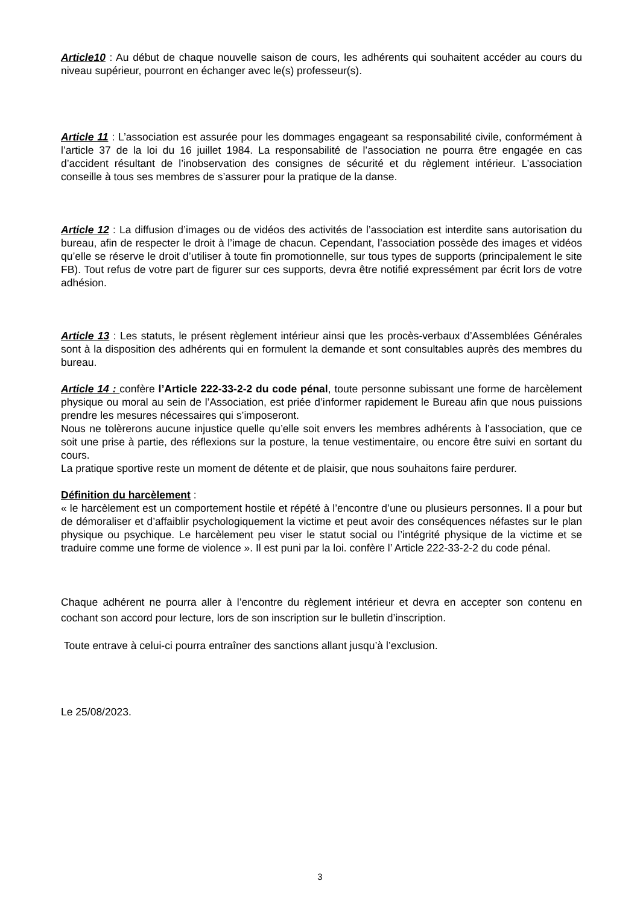Article10 : Au début de chaque nouvelle saison de cours, les adhérents qui souhaitent accéder au cours du niveau supérieur, pourront en échanger avec le(s) professeur(s).
Article 11 : L’association est assurée pour les dommages engageant sa responsabilité civile, conformément à l’article 37 de la loi du 16 juillet 1984. La responsabilité de l’association ne pourra être engagée en cas d’accident résultant de l’inobservation des consignes de sécurité et du règlement intérieur. L’association conseille à tous ses membres de s’assurer pour la pratique de la danse.
Article 12 : La diffusion d’images ou de vidéos des activités de l’association est interdite sans autorisation du bureau, afin de respecter le droit à l’image de chacun. Cependant, l’association possède des images et vidéos qu’elle se réserve le droit d’utiliser à toute fin promotionnelle, sur tous types de supports (principalement le site FB). Tout refus de votre part de figurer sur ces supports, devra être notifié expressément par écrit lors de votre adhésion.
Article 13 : Les statuts, le présent règlement intérieur ainsi que les procès-verbaux d’Assemblées Générales sont à la disposition des adhérents qui en formulent la demande et sont consultables auprès des membres du bureau.
Article 14 : confère l’Article 222-33-2-2 du code pénal, toute personne subissant une forme de harcèlement physique ou moral au sein de l’Association, est priée d’informer rapidement le Bureau afin que nous puissions prendre les mesures nécessaires qui s’imposeront.
Nous ne tolèrerons aucune injustice quelle qu’elle soit envers les membres adhérents à l’association, que ce soit une prise à partie, des réflexions sur la posture, la tenue vestimentaire, ou encore être suivi en sortant du cours.
La pratique sportive reste un moment de détente et de plaisir, que nous souhaitons faire perdurer.
Définition du harcèlement :
« le harcèlement est un comportement hostile et répété à l’encontre d’une ou plusieurs personnes. Il a pour but de démoraliser et d’affaiblir psychologiquement la victime et peut avoir des conséquences néfastes sur le plan physique ou psychique. Le harcèlement peu viser le statut social ou l’intégrité physique de la victime et se traduire comme une forme de violence ». Il est puni par la loi. confère l’ Article 222-33-2-2 du code pénal.
Chaque adhérent ne pourra aller à l’encontre du règlement intérieur et devra en accepter son contenu en cochant son accord pour lecture, lors de son inscription sur le bulletin d’inscription.
Toute entrave à celui-ci pourra entraîner des sanctions allant jusqu’à l’exclusion.
Le 25/08/2023.
3